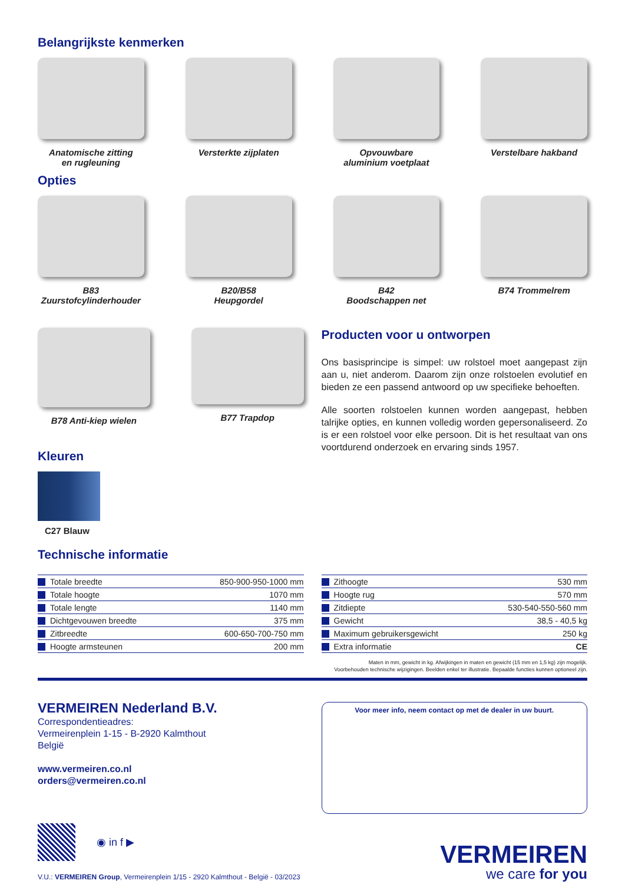Belangrijkste kenmerken
Anatomische zitting
en rugleuning
Versterkte zijplaten
Opvouwbare
aluminium voetplaat
Verstelbare hakband
Opties
B83
Zuurstofcylinderhouder
B20/B58
Heupgordel
B42
Boodschappen net
B74 Trommelrem
B78 Anti-kiep wielen
B77 Trapdop
Kleuren
C27 Blauw
Producten voor u ontworpen
Ons basisprincipe is simpel: uw rolstoel moet aangepast zijn aan u, niet anderom. Daarom zijn onze rolstoelen evolutief en bieden ze een passend antwoord op uw specifieke behoeften.
Alle soorten rolstoelen kunnen worden aangepast, hebben talrijke opties, en kunnen volledig worden gepersonaliseerd. Zo is er een rolstoel voor elke persoon. Dit is het resultaat van ons voortdurend onderzoek en ervaring sinds 1957.
Technische informatie
| Totale breedte | 850-900-950-1000 mm |
| Totale hoogte | 1070 mm |
| Totale lengte | 1140 mm |
| Dichtgevouwen breedte | 375 mm |
| Zitbreedte | 600-650-700-750 mm |
| Hoogte armsteunen | 200 mm |
| Zithoogte | 530 mm |
| Hoogte rug | 570 mm |
| Zitdiepte | 530-540-550-560 mm |
| Gewicht | 38,5 - 40,5 kg |
| Maximum gebruikersgewicht | 250 kg |
| Extra informatie | CE |
Maten in mm, gewicht in kg. Afwijkingen in maten en gewicht (15 mm en 1,5 kg) zijn mogelijk.
Voorbehouden technische wijzigingen. Beelden enkel ter illustratie. Bepaalde functies kunnen optioneel zijn.
VERMEIREN Nederland B.V.
Correspondentieadres:
Vermeirenplein 1-15 - B-2920 Kalmthout
België
www.vermeiren.co.nl
orders@vermeiren.co.nl
Voor meer info, neem contact op met de dealer in uw buurt.
◉ in f ▶
V.U.: VERMEIREN Group, Vermeirenplein 1/15 - 2920 Kalmthout - België - 03/2023
VERMEIREN
we care for you